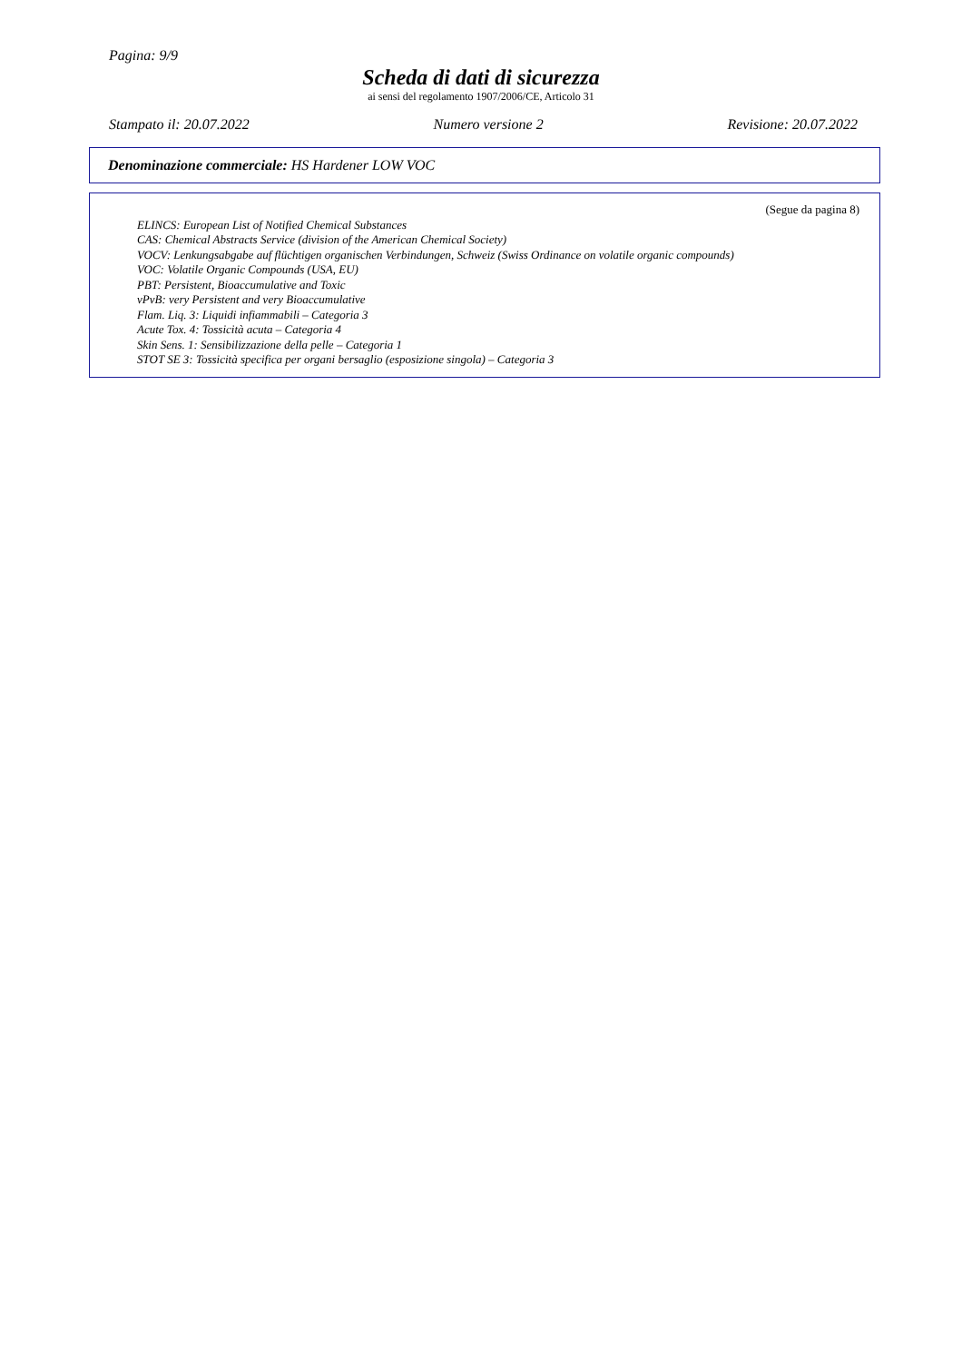Pagina: 9/9
Scheda di dati di sicurezza
ai sensi del regolamento 1907/2006/CE, Articolo 31
Stampato il: 20.07.2022 Numero versione 2 Revisione: 20.07.2022
Denominazione commerciale: HS Hardener LOW VOC
(Segue da pagina 8)
ELINCS: European List of Notified Chemical Substances
CAS: Chemical Abstracts Service (division of the American Chemical Society)
VOCV: Lenkungsabgabe auf flüchtigen organischen Verbindungen, Schweiz (Swiss Ordinance on volatile organic compounds)
VOC: Volatile Organic Compounds (USA, EU)
PBT: Persistent, Bioaccumulative and Toxic
vPvB: very Persistent and very Bioaccumulative
Flam. Liq. 3: Liquidi infiammabili – Categoria 3
Acute Tox. 4: Tossicità acuta – Categoria 4
Skin Sens. 1: Sensibilizzazione della pelle – Categoria 1
STOT SE 3: Tossicità specifica per organi bersaglio (esposizione singola) – Categoria 3